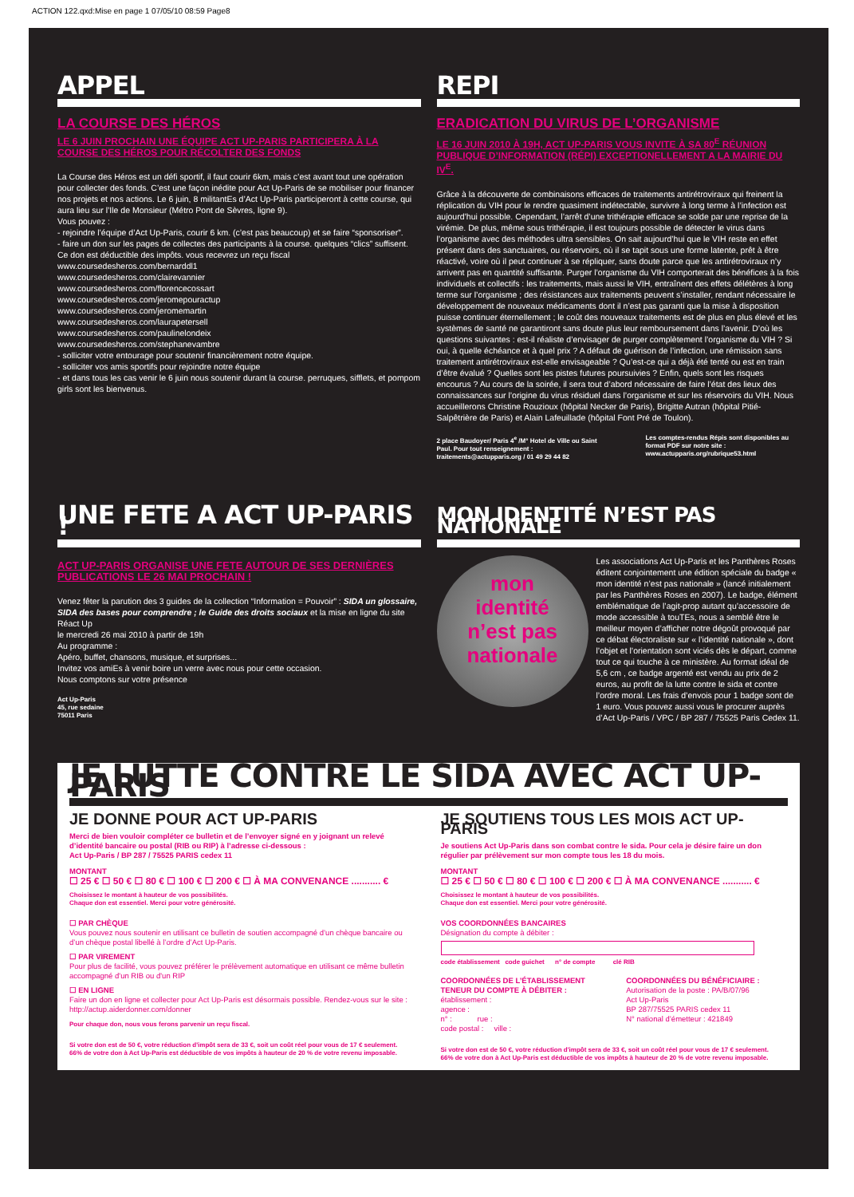ACTION 122.qxd:Mise en page 1 07/05/10 08:59 Page8
APPEL
LA COURSE DES HÉROS
LE 6 JUIN PROCHAIN UNE ÉQUIPE ACT UP-PARIS PARTICIPERA À LA COURSE DES HÉROS POUR RÉCOLTER DES FONDS
La Course des Héros est un défi sportif, il faut courir 6km, mais c’est avant tout une opération pour collecter des fonds. C’est une façon inédite pour Act Up-Paris de se mobiliser pour financer nos projets et nos actions. Le 6 juin, 8 militantEs d’Act Up-Paris participeront à cette course, qui aura lieu sur l’Ile de Monsieur (Métro Pont de Sèvres, ligne 9).
Vous pouvez :
- rejoindre l’équipe d’Act Up-Paris, courir 6 km. (c’est pas beaucoup) et se faire “sponsoriser”.
- faire un don sur les pages de collectes des participants à la course. quelques “clics” suffisent. Ce don est déductible des impôts. vous recevrez un reçu fiscal
www.coursedesheros.com/bernarddl1
www.coursedesheros.com/clairevannier
www.coursedesheros.com/florencecossart
www.coursedesheros.com/jeromepouractup
www.coursedesheros.com/jeromemartin
www.coursedesheros.com/laurapetersell
www.coursedesheros.com/paulinelondeix
www.coursedesheros.com/stephanevambre
- solliciter votre entourage pour soutenir financièrement notre équipe.
- solliciter vos amis sportifs pour rejoindre notre équipe
- et dans tous les cas venir le 6 juin nous soutenir durant la course. perruques, sifflets, et pompom girls sont les bienvenus.
REPI
ERADICATION DU VIRUS DE L’ORGANISME
LE 16 JUIN 2010 À 19H, ACT UP-PARIS VOUS INVITE À SA 80<sup>E</sup> RÉUNION PUBLIQUE D’INFORMATION (RÉPI) EXCEPTIONELLEMENT A LA MAIRIE DU IV<sup>E</sup>.
Grâce à la découverte de combinaisons efficaces de traitements antirétroviraux qui freinent la réplication du VIH pour le rendre quasiment indétectable, survivre à long terme à l’infection est aujourd’hui possible. Cependant, l’arrêt d’une trithérapie efficace se solde par une reprise de la virémie. De plus, même sous trithérapie, il est toujours possible de détecter le virus dans l’organisme avec des méthodes ultra sensibles. On sait aujourd’hui que le VIH reste en effet présent dans des sanctuaires, ou réservoirs, où il se tapit sous une forme latente, prêt à être réactivé, voire où il peut continuer à se répliquer, sans doute parce que les antirétroviraux n’y arrivent pas en quantité suffisante. Purger l’organisme du VIH comporterait des bénéfices à la fois individuels et collectifs : les traitements, mais aussi le VIH, entraînent des effets délétères à long terme sur l’organisme ; des résistances aux traitements peuvent s’installer, rendant nécessaire le développement de nouveaux médicaments dont il n’est pas garanti que la mise à disposition puisse continuer éternellement ; le coût des nouveaux traitements est de plus en plus élevé et les systèmes de santé ne garantiront sans doute plus leur remboursement dans l’avenir. D’où les questions suivantes : est-il réaliste d’envisager de purger complètement l’organisme du VIH ? Si oui, à quelle échéance et à quel prix ? A défaut de guérison de l’infection, une rémission sans traitement antirétroviraux est-elle envisageable ? Qu’est-ce qui a déjà été tenté ou est en train d’être évalué ? Quelles sont les pistes futures poursuivies ? Enfin, quels sont les risques encourus ? Au cours de la soirée, il sera tout d’abord nécessaire de faire l’état des lieux des connaissances sur l’origine du virus résiduel dans l’organisme et sur les réservoirs du VIH. Nous accueillerons Christine Rouzioux (hôpital Necker de Paris), Brigitte Autran (hôpital Pitié-Salpêtrière de Paris) et Alain Lafeuillade (hôpital Font Pré de Toulon).
2 place Baudoyer/ Paris 4<sup>e</sup> /M° Hotel de Ville ou Saint Paul. Pour tout renseignement :
traitements@actupparis.org / 01 49 29 44 82
Les comptes-rendus Répis sont disponibles au format PDF sur notre site :
www.actupparis.org/rubrique53.html
UNE FETE A ACT UP-PARIS !
ACT UP-PARIS ORGANISE UNE FETE AUTOUR DE SES DERNIÈRES PUBLICATIONS LE 26 MAI PROCHAIN !
Venez fêter la parution des 3 guides de la collection “Information = Pouvoir” : SIDA un glossaire, SIDA des bases pour comprendre ; le Guide des droits sociaux et la mise en ligne du site Réact Up
le mercredi 26 mai 2010 à partir de 19h
Au programme :
Apéro, buffet, chansons, musique, et surprises...
Invitez vos amiEs à venir boire un verre avec nous pour cette occasion.
Nous comptons sur votre présence
Act Up-Paris
45, rue sedaine
75011 Paris
MON IDENTITÉ N’EST PAS NATIONALE
mon
identité
n’est pas
nationale
Les associations Act Up-Paris et les Panthères Roses éditent conjointement une édition spéciale du badge « mon identité n’est pas nationale » (lancé initialement par les Panthères Roses en 2007). Le badge, élément emblématique de l’agit-prop autant qu’accessoire de mode accessible à touTEs, nous a semblé être le meilleur moyen d’afficher notre dégoût provoqué par ce débat électoraliste sur « l’identité nationale », dont l’objet et l’orientation sont viciés dès le départ, comme tout ce qui touche à ce ministère. Au format idéal de 5,6 cm , ce badge argenté est vendu au prix de 2 euros, au profit de la lutte contre le sida et contre l’ordre moral. Les frais d’envois pour 1 badge sont de 1 euro. Vous pouvez aussi vous le procurer auprès d’Act Up-Paris / VPC / BP 287 / 75525 Paris Cedex 11.
JE LUTTE CONTRE LE SIDA AVEC ACT UP-PARIS
JE DONNE POUR ACT UP-PARIS
Merci de bien vouloir compléter ce bulletin et de l’envoyer signé en y joignant un relevé d’identité bancaire ou postal (RIB ou RIP) à l’adresse ci-dessous :
Act Up-Paris / BP 287 / 75525 PARIS cedex 11
MONTANT
☐ 25 € ☐ 50 € ☐ 80 € ☐ 100 € ☐ 200 € ☐ À MA CONVENANCE ........... €
Choisissez le montant à hauteur de vos possibilités.
Chaque don est essentiel. Merci pour votre générosité.
☐ PAR CHÈQUE
Vous pouvez nous soutenir en utilisant ce bulletin de soutien accompagné d’un chèque bancaire ou d’un chèque postal libellé à l’ordre d’Act Up-Paris.
☐ PAR VIREMENT
Pour plus de facilité, vous pouvez préférer le prélèvement automatique en utilisant ce même bulletin accompagné d'un RIB ou d'un RIP
☐ EN LIGNE
Faire un don en ligne et collecter pour Act Up-Paris est désormais possible. Rendez-vous sur le site : http://actup.aiderdonner.com/donner
Pour chaque don, nous vous ferons parvenir un reçu fiscal.
Si votre don est de 50 €, votre réduction d'impôt sera de 33 €, soit un coût réel pour vous de 17 € seulement.
66% de votre don à Act Up-Paris est déductible de vos impôts à hauteur de 20 % de votre revenu imposable.
JE SOUTIENS TOUS LES MOIS ACT UP-PARIS
Je soutiens Act Up-Paris dans son combat contre le sida. Pour cela je désire faire un don régulier par prélèvement sur mon compte tous les 18 du mois.
MONTANT
☐ 25 € ☐ 50 € ☐ 80 € ☐ 100 € ☐ 200 € ☐ À MA CONVENANCE ........... €
Choisissez le montant à hauteur de vos possibilités.
Chaque don est essentiel. Merci pour votre générosité.
VOS COORDONNÉES BANCAIRES
Désignation du compte à débiter :
code établissement code guichet n° de compte clé RIB
COORDONNÉES DE L’ÉTABLISSEMENT TENEUR DU COMPTE À DÉBITER :
établissement :
agence :
n° : rue :
code postal : ville :
COORDONNÉES DU BÉNÉFICIAIRE :
Autorisation de la poste : PA/B/07/96
Act Up-Paris
BP 287/75525 PARIS cedex 11
N° national d’émetteur : 421849
Si votre don est de 50 €, votre réduction d'impôt sera de 33 €, soit un coût réel pour vous de 17 € seulement.
66% de votre don à Act Up-Paris est déductible de vos impôts à hauteur de 20 % de votre revenu imposable.